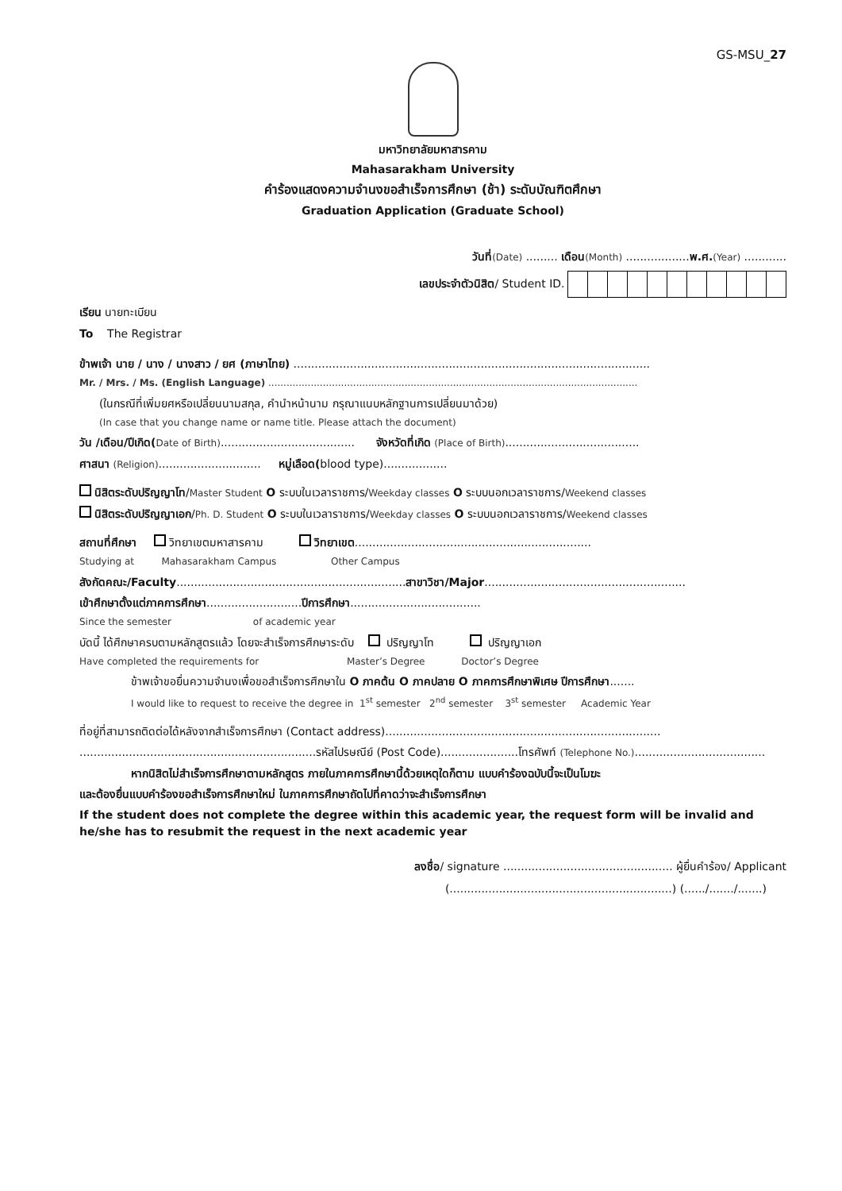GS-MSU_27
มหาวิทยาลัยมหาสารคาม
Mahasarakham University
คำร้องแสดงความจำนงขอสำเร็จการศึกษา (ช้า) ระดับบัณฑิตศึกษา
Graduation Application (Graduate School)
วันที่(Date) ......... เดือน(Month) ..................พ.ศ.(Year) ............
เลขประจำตัวนิสิต/ Student ID.
เรียน นายทะเบียน
To The Registrar
ข้าพเจ้า นาย / นาง / นางสาว / ยศ (ภาษาไทย) .....................................................................................................
Mr. / Mrs. / Ms. (English Language) ..........................................................................................................................
(ในกรณีที่เพิ่มยศหรือเปลี่ยนนามสกุล, คำนำหน้านาม กรุณาแนบหลักฐานการเปลี่ยนมาด้วย)
(In case that you change name or name title. Please attach the document)
วัน /เดือน/ปีเกิด(Date of Birth)...................................... จังหวัดที่เกิด (Place of Birth)......................................
ศาสนา (Religion)............................. หมู่เลือด(blood type)..................
นิสิตระดับปริญญาโท/Master Student O ระบบในเวลาราชการ/Weekday classes O ระบบนอกเวลาราชการ/Weekend classes
นิสิตระดับปริญญาเอก/Ph. D. Student O ระบบในเวลาราชการ/Weekday classes O ระบบนอกเวลาราชการ/Weekend classes
สถานที่ศึกษา วิทยาเขตมหาสารคาม วิทยาเขต...................................................................
Studying at Mahasarakham Campus Other Campus
สังกัดคณะ/Faculty.................................................................สาขาวิชา/Major.........................................................
เข้าศึกษาตั้งแต่ภาคการศึกษา...........................ปีการศึกษา.....................................
Since the semester of academic year
บัดนี้ ได้ศึกษาครบตามหลักสูตรแล้ว โดยจะสำเร็จการศึกษาระดับ ปริญญาโท ปริญญาเอก
Have completed the requirements for Master’s Degree Doctor’s Degree
ข้าพเจ้าขอยื่นความจำนงเพื่อขอสำเร็จการศึกษาใน O ภาคต้น O ภาคปลาย O ภาคการศึกษาพิเศษ ปีการศึกษา.......
I would like to request to receive the degree in 1<sup>st</sup> semester 2<sup>nd</sup> semester 3<sup>st</sup> semester Academic Year
ที่อยู่ที่สามารถติดต่อได้หลังจากสำเร็จการศึกษา (Contact address)..............................................................................
...................................................................รหัสไปรษณีย์ (Post Code)......................โทรศัพท์ (Telephone No.).....................................
หากนิสิตไม่สำเร็จการศึกษาตามหลักสูตร ภายในภาคการศึกษานี้ด้วยเหตุใดก็ตาม แบบคำร้องฉบับนี้จะเป็นโมฆะ
และต้องยื่นแบบคำร้องขอสำเร็จการศึกษาใหม่ ในภาคการศึกษาถัดไปที่คาดว่าจะสำเร็จการศึกษา
If the student does not complete the degree within this academic year, the request form will be invalid and he/she has to resubmit the request in the next academic year
ลงชื่อ/ signature ................................................ ผู้ยื่นคำร้อง/ Applicant
(...............................................................) (....../......./.......)